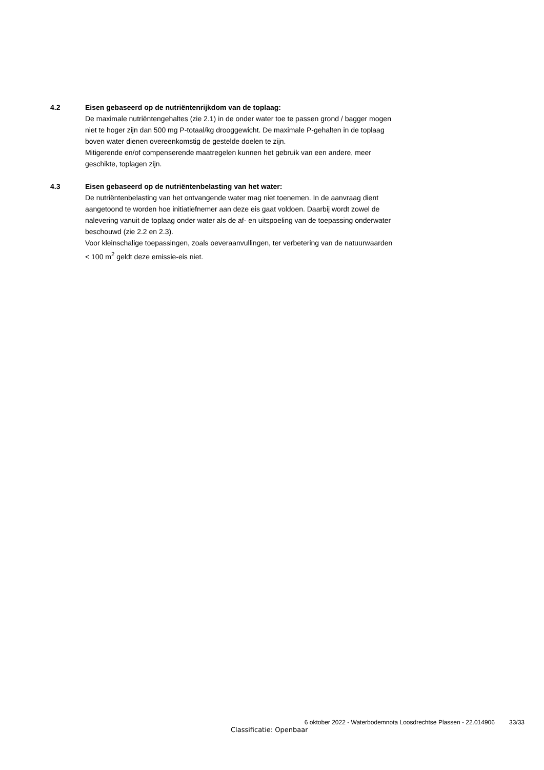4.2 Eisen gebaseerd op de nutriëntenrijkdom van de toplaag:
De maximale nutriëntengehaltes (zie 2.1) in de onder water toe te passen grond / bagger mogen niet te hoger zijn dan 500 mg P-totaal/kg drooggewicht. De maximale P-gehalten in de toplaag boven water dienen overeenkomstig de gestelde doelen te zijn.
Mitigerende en/of compenserende maatregelen kunnen het gebruik van een andere, meer geschikte, toplagen zijn.
4.3 Eisen gebaseerd op de nutriëntenbelasting van het water:
De nutriëntenbelasting van het ontvangende water mag niet toenemen. In de aanvraag dient aangetoond te worden hoe initiatiefnemer aan deze eis gaat voldoen. Daarbij wordt zowel de nalevering vanuit de toplaag onder water als de af- en uitspoeling van de toepassing onderwater beschouwd (zie 2.2 en 2.3).
Voor kleinschalige toepassingen, zoals oeveraanvullingen, ter verbetering van de natuurwaarden < 100 m<sup>2</sup> geldt deze emissie-eis niet.
6 oktober 2022 - Waterbodemnota Loosdrechtse Plassen - 22.014906 33/33
Classificatie: Openbaar